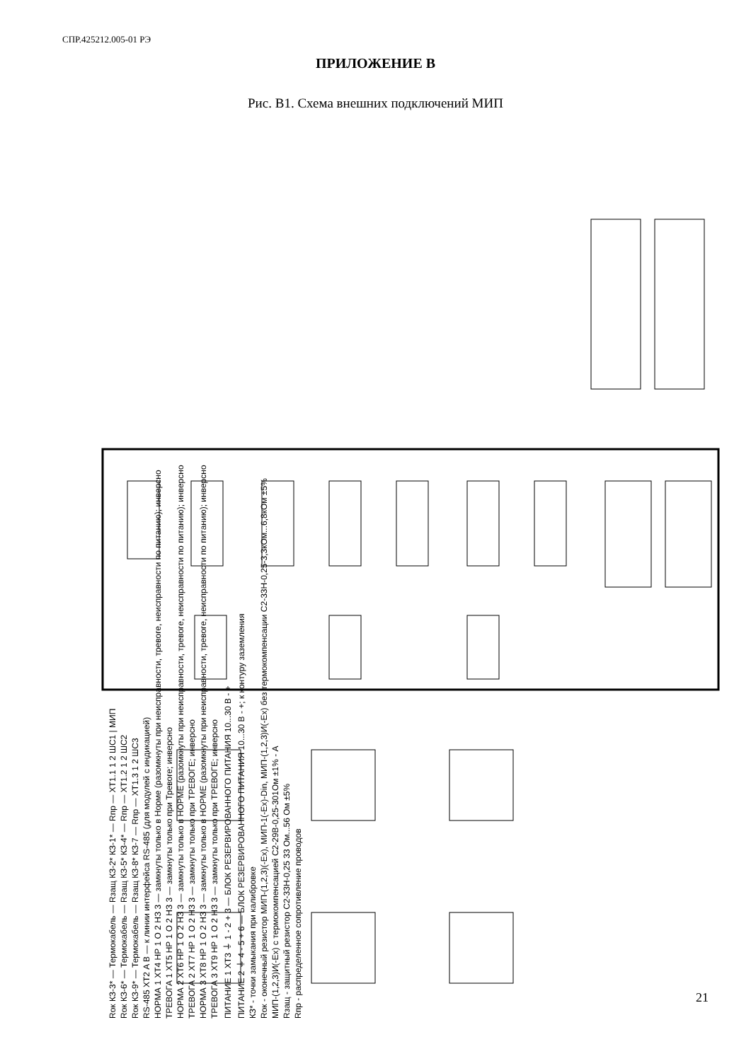СПР.425212.005-01 РЭ
ПРИЛОЖЕНИЕ В
Рис. В1. Схема внешних подключений МИП
Rок КЗ-3* — Термокабель — Rзащ КЗ-2* КЗ-1* — Rпр — ХТ1.1 1 2 ШС1 | МИП
Rок КЗ-6* — Термокабель — Rзащ КЗ-5* КЗ-4* — Rпр — ХТ1.2 1 2 ШС2
Rок КЗ-9* — Термокабель — Rзащ КЗ-8* КЗ-7 — Rпр — ХТ1.3 1 2 ШС3
RS-485 ХТ2 A B — к линии интерфейса RS-485 (для модулей с индикацией)
НОРМА 1 ХТ4 НР 1 О 2 НЗ 3 — замкнуты только в Норме (разомкнуты при неисправности, тревоге, неисправности по питанию); инверсно
ТРЕВОГА 1 ХТ5 НР 1 О 2 НЗ 3 — замкнуты только при Тревоге; инверсно
НОРМА 2 ХТ6 НР 1 О 2 НЗ 3 — замкнуты только в НОРМЕ (разомкнуты при неисправности, тревоге, неисправности по питанию); инверсно
ТРЕВОГА 2 ХТ7 НР 1 О 2 НЗ 3 — замкнуты только при ТРЕВОГЕ; инверсно
НОРМА 3 ХТ8 НР 1 О 2 НЗ 3 — замкнуты только в НОРМЕ (разомкнуты при неисправности, тревоге, неисправности по питанию); инверсно
ТРЕВОГА 3 ХТ9 НР 1 О 2 НЗ 3 — замкнуты только при ТРЕВОГЕ; инверсно
ПИТАНИЕ 1 ХТ3 ⏚ 1 - 2 + 3 — БЛОК РЕЗЕРВИРОВАННОГО ПИТАНИЯ 10...30 В - +
ПИТАНИЕ 2 ⏚ 4 - 5 + 6 — БЛОК РЕЗЕРВИРОВАННОГО ПИТАНИЯ 10...30 В - +; к контуру заземления
КЗ* - точки замыкания при калибровке
Rок - оконечный резистор МИП-(1,2,3)(-Ех), МИП-1(-Ех)-Din, МИП-(1,2,3)И(-Ех) без термокомпенсации С2-33Н-0,25-3,3кОм...6,8кОм ±5%
МИП-(1,2,3)И(-Ех) с термокомпенсацией С2-29В-0,25-301Ом ±1% - А
Rзащ - защитный резистор С2-33Н-0,25 33 Ом...56 Ом ±5%
Rпр - распределенное сопротивление проводов
21